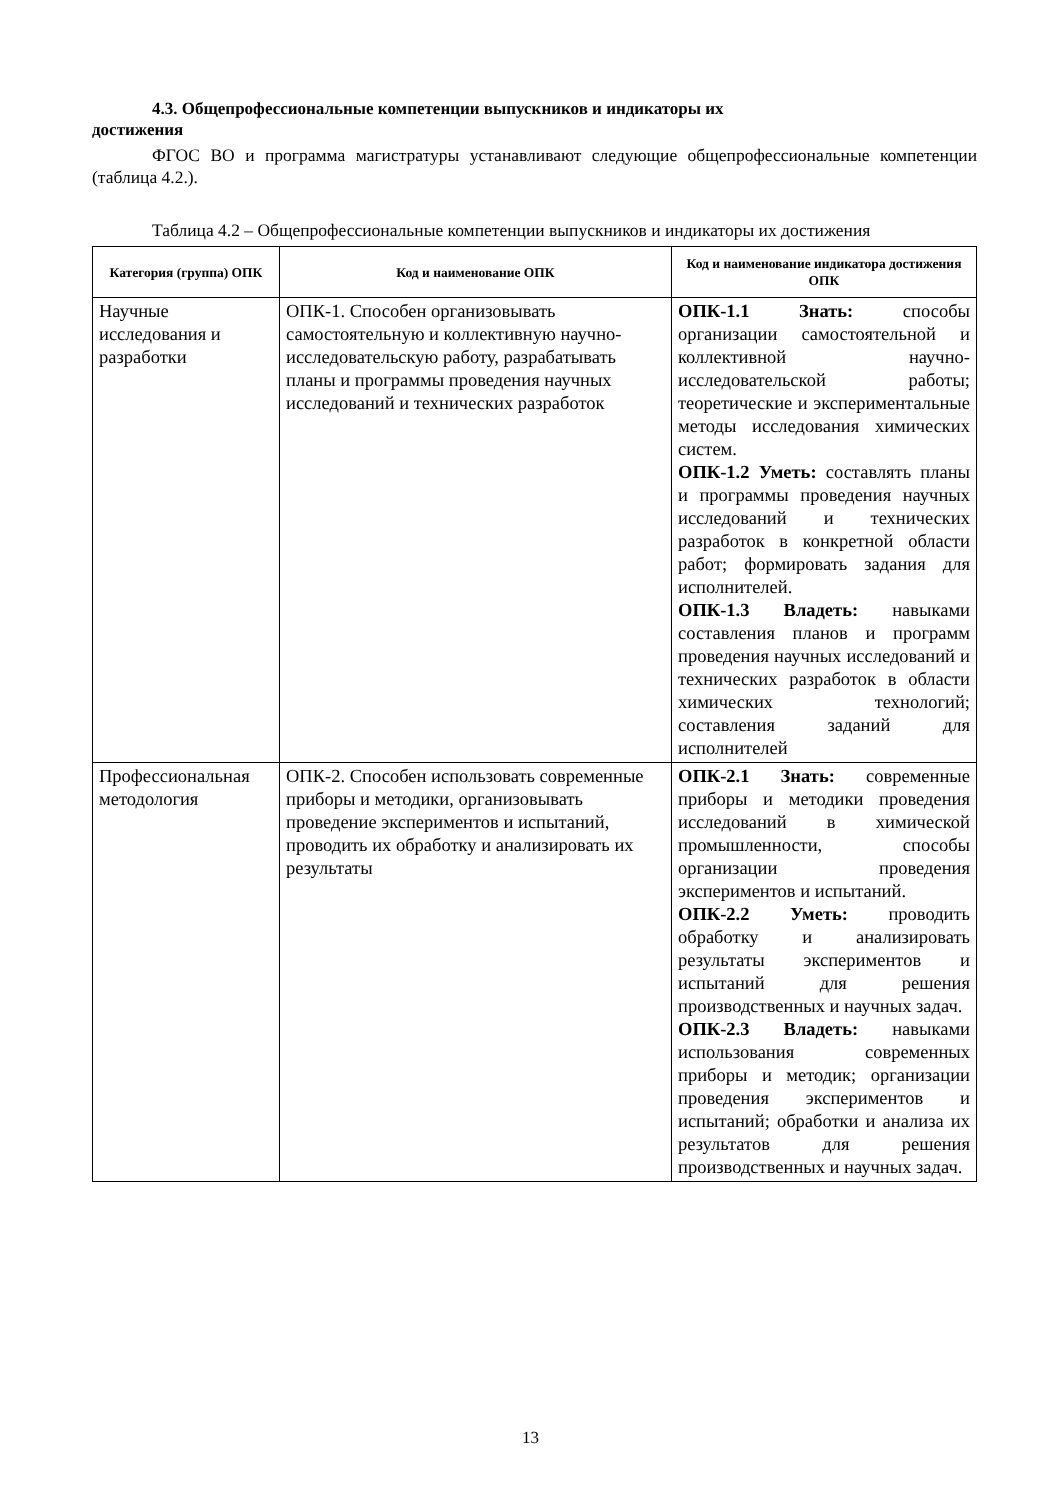4.3. Общепрофессиональные компетенции выпускников и индикаторы их
достижения
ФГОС ВО и программа магистратуры устанавливают следующие общепрофессиональные компетенции (таблица 4.2.).
Таблица 4.2 – Общепрофессиональные компетенции выпускников и индикаторы их достижения
| Категория (группа) ОПК | Код и наименование ОПК | Код и наименование индикатора достижения ОПК |
| --- | --- | --- |
| Научные исследования и разработки | ОПК-1. Способен организовывать самостоятельную и коллективную научно-исследовательскую работу, разрабатывать планы и программы проведения научных исследований и технических разработок | ОПК-1.1 Знать: способы организации самостоятельной и коллективной научно-исследовательской работы; теоретические и экспериментальные методы исследования химических систем. ОПК-1.2 Уметь: составлять планы и программы проведения научных исследований и технических разработок в конкретной области работ; формировать задания для исполнителей. ОПК-1.3 Владеть: навыками составления планов и программ проведения научных исследований и технических разработок в области химических технологий; составления заданий для исполнителей |
| Профессиональная методология | ОПК-2. Способен использовать современные приборы и методики, организовывать проведение экспериментов и испытаний, проводить их обработку и анализировать их результаты | ОПК-2.1 Знать: современные приборы и методики проведения исследований в химической промышленности, способы организации проведения экспериментов и испытаний. ОПК-2.2 Уметь: проводить обработку и анализировать результаты экспериментов и испытаний для решения производственных и научных задач. ОПК-2.3 Владеть: навыками использования современных приборы и методик; организации проведения экспериментов и испытаний; обработки и анализа их результатов для решения производственных и научных задач. |
13